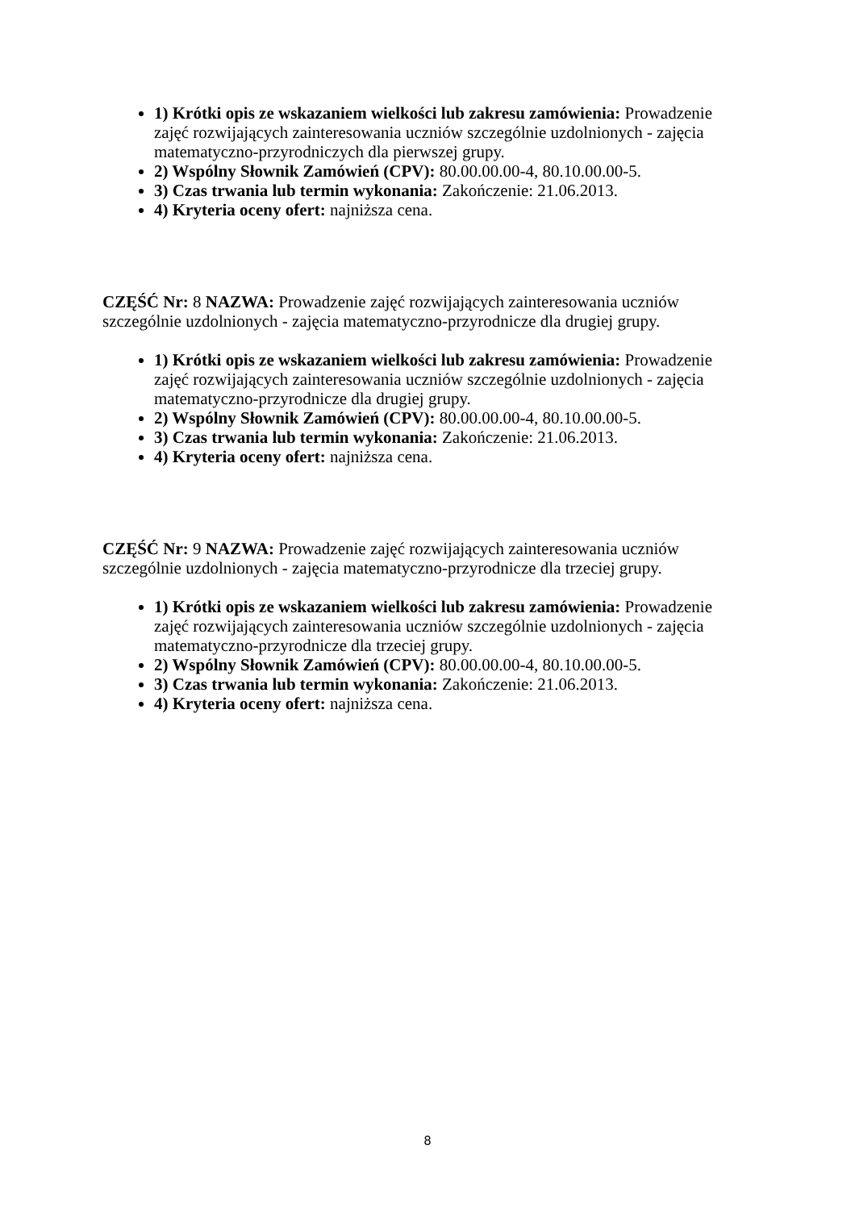1) Krótki opis ze wskazaniem wielkości lub zakresu zamówienia: Prowadzenie zajęć rozwijających zainteresowania uczniów szczególnie uzdolnionych - zajęcia matematyczno-przyrodniczych dla pierwszej grupy.
2) Wspólny Słownik Zamówień (CPV): 80.00.00.00-4, 80.10.00.00-5.
3) Czas trwania lub termin wykonania: Zakończenie: 21.06.2013.
4) Kryteria oceny ofert: najniższa cena.
CZĘŚĆ Nr: 8 NAZWA: Prowadzenie zajęć rozwijających zainteresowania uczniów szczególnie uzdolnionych - zajęcia matematyczno-przyrodnicze dla drugiej grupy.
1) Krótki opis ze wskazaniem wielkości lub zakresu zamówienia: Prowadzenie zajęć rozwijających zainteresowania uczniów szczególnie uzdolnionych - zajęcia matematyczno-przyrodnicze dla drugiej grupy.
2) Wspólny Słownik Zamówień (CPV): 80.00.00.00-4, 80.10.00.00-5.
3) Czas trwania lub termin wykonania: Zakończenie: 21.06.2013.
4) Kryteria oceny ofert: najniższa cena.
CZĘŚĆ Nr: 9 NAZWA: Prowadzenie zajęć rozwijających zainteresowania uczniów szczególnie uzdolnionych - zajęcia matematyczno-przyrodnicze dla trzeciej grupy.
1) Krótki opis ze wskazaniem wielkości lub zakresu zamówienia: Prowadzenie zajęć rozwijających zainteresowania uczniów szczególnie uzdolnionych - zajęcia matematyczno-przyrodnicze dla trzeciej grupy.
2) Wspólny Słownik Zamówień (CPV): 80.00.00.00-4, 80.10.00.00-5.
3) Czas trwania lub termin wykonania: Zakończenie: 21.06.2013.
4) Kryteria oceny ofert: najniższa cena.
8